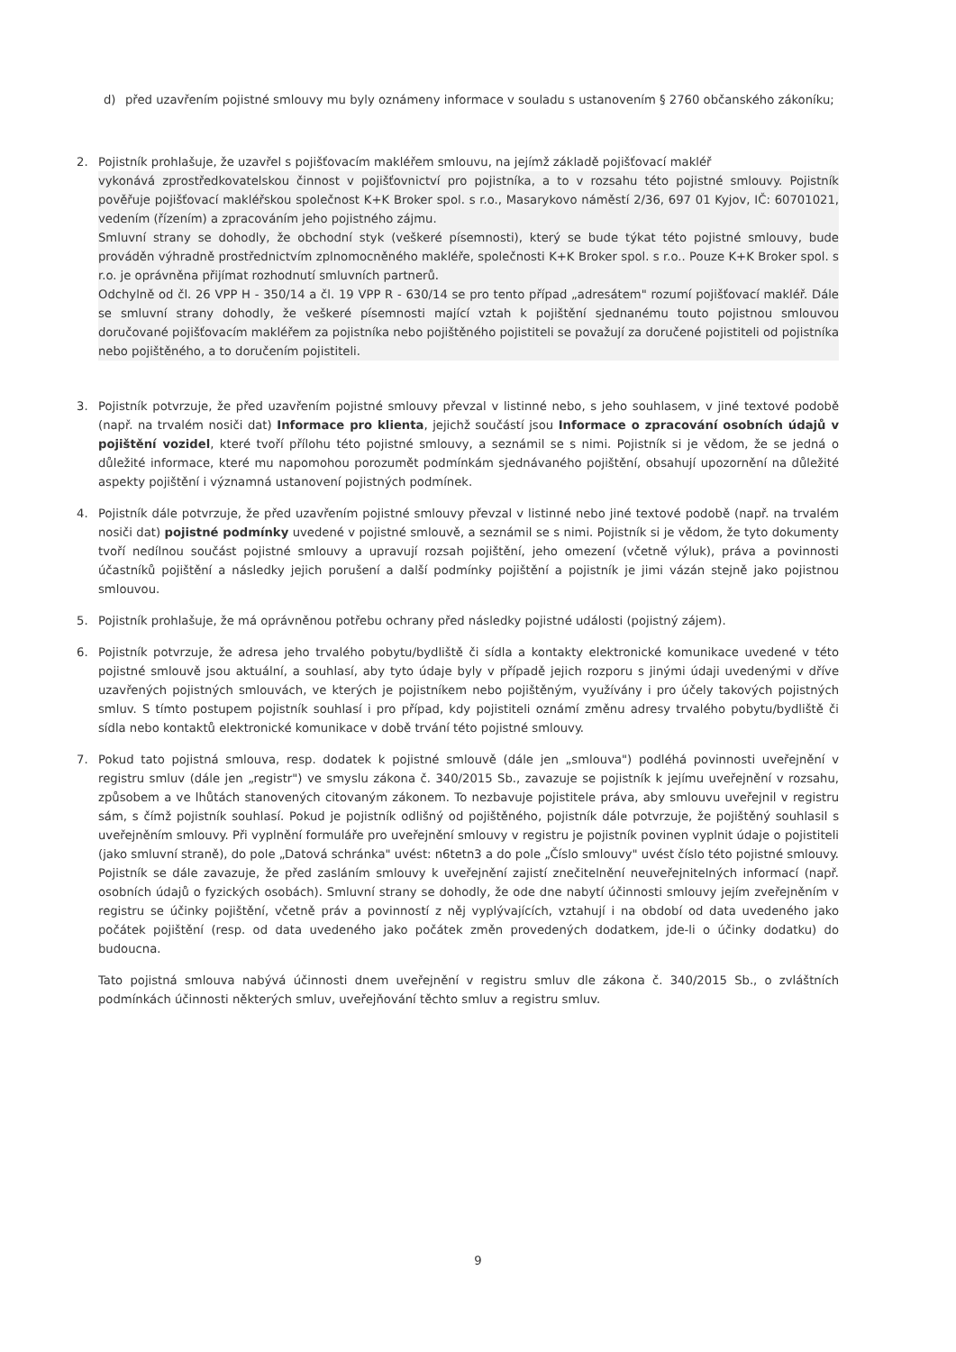d) před uzavřením pojistné smlouvy mu byly oznámeny informace v souladu s ustanovením § 2760 občanského zákoníku;
2. Pojistník prohlašuje, že uzavřel s pojišťovacím makléřem smlouvu, na jejímž základě pojišťovací makléř
vykonává zprostředkovatelskou činnost v pojišťovnictví pro pojistníka, a to v rozsahu této pojistné smlouvy. Pojistník pověřuje pojišťovací makléřskou společnost K+K Broker spol. s r.o., Masarykovo náměstí 2/36, 697 01 Kyjov, IČ: 60701021, vedením (řízením) a zpracováním jeho pojistného zájmu.
Smluvní strany se dohodly, že obchodní styk (veškeré písemnosti), který se bude týkat této pojistné smlouvy, bude prováděn výhradně prostřednictvím zplnomocněného makléře, společnosti K+K Broker spol. s r.o.. Pouze K+K Broker spol. s r.o. je oprávněna přijímat rozhodnutí smluvních partnerů.
Odchylně od čl. 26 VPP H - 350/14 a čl. 19 VPP R - 630/14 se pro tento případ „adresátem" rozumí pojišťovací makléř. Dále se smluvní strany dohodly, že veškeré písemnosti mající vztah k pojištění sjednanému touto pojistnou smlouvou doručované pojišťovacím makléřem za pojistníka nebo pojištěného pojistiteli se považují za doručené pojistiteli od pojistníka nebo pojištěného, a to doručením pojistiteli.
3. Pojistník potvrzuje, že před uzavřením pojistné smlouvy převzal v listinné nebo, s jeho souhlasem, v jiné textové podobě (např. na trvalém nosiči dat) Informace pro klienta, jejichž součástí jsou Informace o zpracování osobních údajů v pojištění vozidel, které tvoří přílohu této pojistné smlouvy, a seznámil se s nimi. Pojistník si je vědom, že se jedná o důležité informace, které mu napomohou porozumět podmínkám sjednávaného pojištění, obsahují upozornění na důležité aspekty pojištění i významná ustanovení pojistných podmínek.
4. Pojistník dále potvrzuje, že před uzavřením pojistné smlouvy převzal v listinné nebo jiné textové podobě (např. na trvalém nosiči dat) pojistné podmínky uvedené v pojistné smlouvě, a seznámil se s nimi. Pojistník si je vědom, že tyto dokumenty tvoří nedílnou součást pojistné smlouvy a upravují rozsah pojištění, jeho omezení (včetně výluk), práva a povinnosti účastníků pojištění a následky jejich porušení a další podmínky pojištění a pojistník je jimi vázán stejně jako pojistnou smlouvou.
5. Pojistník prohlašuje, že má oprávněnou potřebu ochrany před následky pojistné události (pojistný zájem).
6. Pojistník potvrzuje, že adresa jeho trvalého pobytu/bydliště či sídla a kontakty elektronické komunikace uvedené v této pojistné smlouvě jsou aktuální, a souhlasí, aby tyto údaje byly v případě jejich rozporu s jinými údaji uvedenými v dříve uzavřených pojistných smlouvách, ve kterých je pojistníkem nebo pojištěným, využívány i pro účely takových pojistných smluv. S tímto postupem pojistník souhlasí i pro případ, kdy pojistiteli oznámí změnu adresy trvalého pobytu/bydliště či sídla nebo kontaktů elektronické komunikace v době trvání této pojistné smlouvy.
7. Pokud tato pojistná smlouva, resp. dodatek k pojistné smlouvě (dále jen „smlouva") podléhá povinnosti uveřejnění v registru smluv (dále jen „registr") ve smyslu zákona č. 340/2015 Sb., zavazuje se pojistník k jejímu uveřejnění v rozsahu, způsobem a ve lhůtách stanovených citovaným zákonem. To nezbavuje pojistitele práva, aby smlouvu uveřejnil v registru sám, s čímž pojistník souhlasí. Pokud je pojistník odlišný od pojištěného, pojistník dále potvrzuje, že pojištěný souhlasil s uveřejněním smlouvy. Při vyplnění formuláře pro uveřejnění smlouvy v registru je pojistník povinen vyplnit údaje o pojistiteli (jako smluvní straně), do pole „Datová schránka" uvést: n6tetn3 a do pole „Číslo smlouvy" uvést číslo této pojistné smlouvy. Pojistník se dále zavazuje, že před zasláním smlouvy k uveřejnění zajistí znečitelnění neuveřejnitelných informací (např. osobních údajů o fyzických osobách). Smluvní strany se dohodly, že ode dne nabytí účinnosti smlouvy jejím zveřejněním v registru se účinky pojištění, včetně práv a povinností z něj vyplývajících, vztahují i na období od data uvedeného jako počátek pojištění (resp. od data uvedeného jako počátek změn provedených dodatkem, jde-li o účinky dodatku) do budoucna.
Tato pojistná smlouva nabývá účinnosti dnem uveřejnění v registru smluv dle zákona č. 340/2015 Sb., o zvláštních podmínkách účinnosti některých smluv, uveřejňování těchto smluv a registru smluv.
9